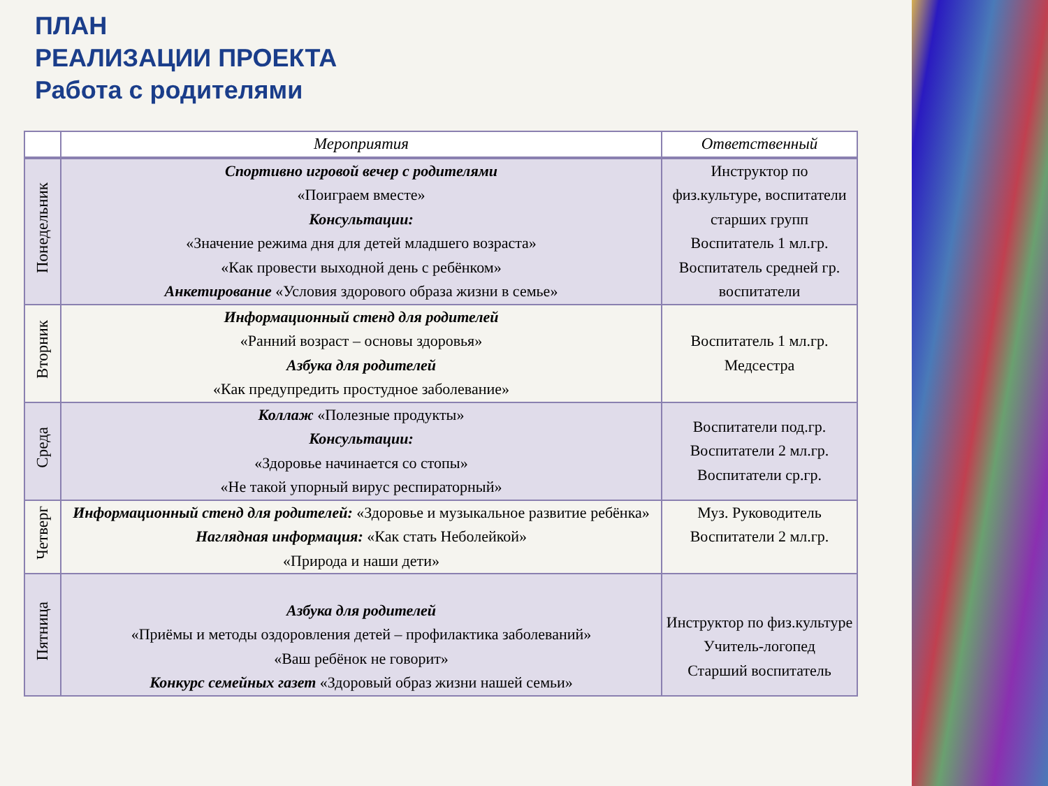ПЛАН
РЕАЛИЗАЦИИ ПРОЕКТА
Работа с родителями
| | Мероприятия | Ответственный |
| --- | --- | --- |
| Понедельник | Спортивно игровой вечер с родителями «Поиграем вместе» Консультации: «Значение режима дня для детей младшего возраста» «Как провести выходной день с ребёнком» Анкетирование «Условия здорового образа жизни в семье» | Инструктор по физ.культуре, воспитатели старших групп Воспитатель 1 мл.гр. Воспитатель средней гр. воспитатели |
| Вторник | Информационный стенд для родителей «Ранний возраст – основы здоровья» Азбука для родителей «Как предупредить простудное заболевание» | Воспитатель 1 мл.гр. Медсестра |
| Среда | Коллаж «Полезные продукты» Консультации: «Здоровье начинается со стопы» «Не такой упорный вирус респираторный» | Воспитатели под.гр. Воспитатели 2 мл.гр. Воспитатели ср.гр. |
| Четверг | Информационный стенд для родителей: «Здоровье и музыкальное развитие ребёнка» Наглядная информация: «Как стать Неболейкой» «Природа и наши дети» | Муз. Руководитель Воспитатели 2 мл.гр. |
| Пятница | Азбука для родителей «Приёмы и методы оздоровления детей – профилактика заболеваний» «Ваш ребёнок не говорит» Конкурс семейных газет «Здоровый образ жизни нашей семьи» | Инструктор по физ.культуре Учитель-логопед Старший воспитатель |